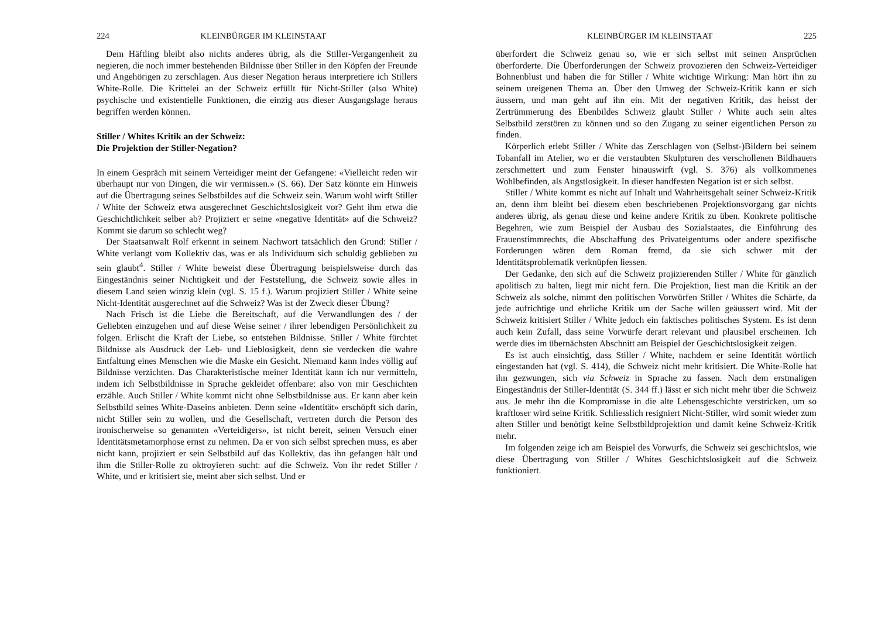224 KLEINBÜRGER IM KLEINSTAAT
Dem Häftling bleibt also nichts anderes übrig, als die Stiller-Vergangenheit zu negieren, die noch immer bestehenden Bildnisse über Stiller in den Köpfen der Freunde und Angehörigen zu zerschlagen. Aus dieser Negation heraus interpretiere ich Stillers White-Rolle. Die Krittelei an der Schweiz erfüllt für Nicht-Stiller (also White) psychische und existentielle Funktionen, die einzig aus dieser Ausgangslage heraus begriffen werden können.
Stiller / Whites Kritik an der Schweiz:
Die Projektion der Stiller-Negation?
In einem Gespräch mit seinem Verteidiger meint der Gefangene: «Vielleicht reden wir überhaupt nur von Dingen, die wir vermissen.» (S. 66). Der Satz könnte ein Hinweis auf die Übertragung seines Selbstbildes auf die Schweiz sein. Warum wohl wirft Stiller / White der Schweiz etwa ausgerechnet Geschichtslosigkeit vor? Geht ihm etwa die Geschichtlichkeit selber ab? Projiziert er seine «negative Identität» auf die Schweiz? Kommt sie darum so schlecht weg?
Der Staatsanwalt Rolf erkennt in seinem Nachwort tatsächlich den Grund: Stiller / White verlangt vom Kollektiv das, was er als Individuum sich schuldig geblieben zu sein glaubt<sup>4</sup>. Stiller / White beweist diese Übertragung beispielsweise durch das Eingeständnis seiner Nichtigkeit und der Feststellung, die Schweiz sowie alles in diesem Land seien winzig klein (vgl. S. 15 f.). Warum projiziert Stiller / White seine Nicht-Identität ausgerechnet auf die Schweiz? Was ist der Zweck dieser Übung?
Nach Frisch ist die Liebe die Bereitschaft, auf die Verwandlungen des / der Geliebten einzugehen und auf diese Weise seiner / ihrer lebendigen Persönlichkeit zu folgen. Erlischt die Kraft der Liebe, so entstehen Bildnisse. Stiller / White fürchtet Bildnisse als Ausdruck der Leb- und Lieblosigkeit, denn sie verdecken die wahre Entfaltung eines Menschen wie die Maske ein Gesicht. Niemand kann indes völlig auf Bildnisse verzichten. Das Charakteristische meiner Identität kann ich nur vermitteln, indem ich Selbstbildnisse in Sprache gekleidet offenbare: also von mir Geschichten erzähle. Auch Stiller / White kommt nicht ohne Selbstbildnisse aus. Er kann aber kein Selbstbild seines White-Daseins anbieten. Denn seine «Identität» erschöpft sich darin, nicht Stiller sein zu wollen, und die Gesellschaft, vertreten durch die Person des ironischerweise so genannten «Verteidigers», ist nicht bereit, seinen Versuch einer Identitätsmetamorphose ernst zu nehmen. Da er von sich selbst sprechen muss, es aber nicht kann, projiziert er sein Selbstbild auf das Kollektiv, das ihn gefangen hält und ihm die Stiller-Rolle zu oktroyieren sucht: auf die Schweiz. Von ihr redet Stiller / White, und er kritisiert sie, meint aber sich selbst. Und er
KLEINBÜRGER IM KLEINSTAAT 225
überfordert die Schweiz genau so, wie er sich selbst mit seinen Ansprüchen überforderte. Die Überforderungen der Schweiz provozieren den Schweiz-Verteidiger Bohnenblust und haben die für Stiller / White wichtige Wirkung: Man hört ihn zu seinem ureigenen Thema an. Über den Umweg der Schweiz-Kritik kann er sich äussern, und man geht auf ihn ein. Mit der negativen Kritik, das heisst der Zertrümmerung des Ebenbildes Schweiz glaubt Stiller / White auch sein altes Selbstbild zerstören zu können und so den Zugang zu seiner eigentlichen Person zu finden.
Körperlich erlebt Stiller / White das Zerschlagen von (Selbst-)Bildern bei seinem Tobanfall im Atelier, wo er die verstaubten Skulpturen des verschollenen Bildhauers zerschmettert und zum Fenster hinauswirft (vgl. S. 376) als vollkommenes Wohlbefinden, als Angstlosigkeit. In dieser handfesten Negation ist er sich selbst.
Stiller / White kommt es nicht auf Inhalt und Wahrheitsgehalt seiner Schweiz-Kritik an, denn ihm bleibt bei diesem eben beschriebenen Projektionsvorgang gar nichts anderes übrig, als genau diese und keine andere Kritik zu üben. Konkrete politische Begehren, wie zum Beispiel der Ausbau des Sozialstaates, die Einführung des Frauenstimmrechts, die Abschaffung des Privateigentums oder andere spezifische Forderungen wären dem Roman fremd, da sie sich schwer mit der Identitätsproblematik verknüpfen liessen.
Der Gedanke, den sich auf die Schweiz projizierenden Stiller / White für gänzlich apolitisch zu halten, liegt mir nicht fern. Die Projektion, liest man die Kritik an der Schweiz als solche, nimmt den politischen Vorwürfen Stiller / Whites die Schärfe, da jede aufrichtige und ehrliche Kritik um der Sache willen geäussert wird. Mit der Schweiz kritisiert Stiller / White jedoch ein faktisches politisches System. Es ist denn auch kein Zufall, dass seine Vorwürfe derart relevant und plausibel erscheinen. Ich werde dies im übernächsten Abschnitt am Beispiel der Geschichtslosigkeit zeigen.
Es ist auch einsichtig, dass Stiller / White, nachdem er seine Identität wörtlich eingestanden hat (vgl. S. 414), die Schweiz nicht mehr kritisiert. Die White-Rolle hat ihn gezwungen, sich via Schweiz in Sprache zu fassen. Nach dem erstmaligen Eingeständnis der Stiller-Identität (S. 344 ff.) lässt er sich nicht mehr über die Schweiz aus. Je mehr ihn die Kompromisse in die alte Lebensgeschichte verstricken, um so kraftloser wird seine Kritik. Schliesslich resigniert Nicht-Stiller, wird somit wieder zum alten Stiller und benötigt keine Selbstbildprojektion und damit keine Schweiz-Kritik mehr.
Im folgenden zeige ich am Beispiel des Vorwurfs, die Schweiz sei geschichtslos, wie diese Übertragung von Stiller / Whites Geschichtslosigkeit auf die Schweiz funktioniert.